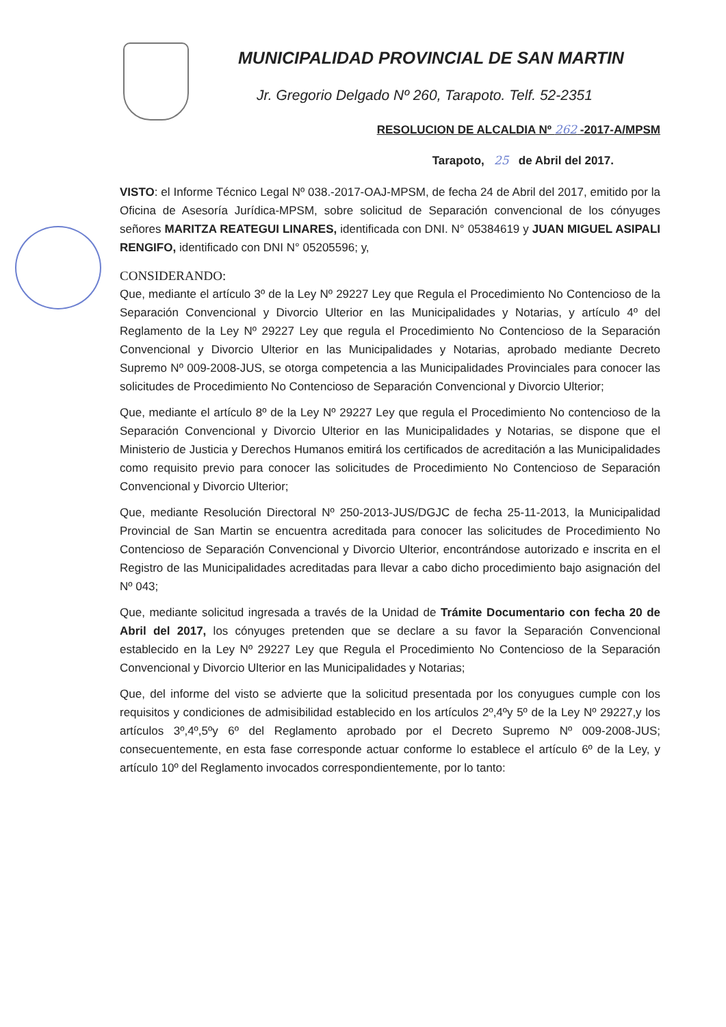MUNICIPALIDAD PROVINCIAL DE SAN MARTIN
Jr. Gregorio Delgado Nº 260, Tarapoto. Telf. 52-2351
RESOLUCION DE ALCALDIA Nº 262 -2017-A/MPSM
Tarapoto, 25 de Abril del 2017.
VISTO: el Informe Técnico Legal Nº 038.-2017-OAJ-MPSM, de fecha 24 de Abril del 2017, emitido por la Oficina de Asesoría Jurídica-MPSM, sobre solicitud de Separación convencional de los cónyuges señores MARITZA REATEGUI LINARES, identificada con DNI. N° 05384619 y JUAN MIGUEL ASIPALI RENGIFO, identificado con DNI N° 05205596; y,
CONSIDERANDO:
Que, mediante el artículo 3º de la Ley Nº 29227 Ley que Regula el Procedimiento No Contencioso de la Separación Convencional y Divorcio Ulterior en las Municipalidades y Notarias, y artículo 4º del Reglamento de la Ley Nº 29227 Ley que regula el Procedimiento No Contencioso de la Separación Convencional y Divorcio Ulterior en las Municipalidades y Notarias, aprobado mediante Decreto Supremo Nº 009-2008-JUS, se otorga competencia a las Municipalidades Provinciales para conocer las solicitudes de Procedimiento No Contencioso de Separación Convencional y Divorcio Ulterior;
Que, mediante el artículo 8º de la Ley Nº 29227 Ley que regula el Procedimiento No contencioso de la Separación Convencional y Divorcio Ulterior en las Municipalidades y Notarias, se dispone que el Ministerio de Justicia y Derechos Humanos emitirá los certificados de acreditación a las Municipalidades como requisito previo para conocer las solicitudes de Procedimiento No Contencioso de Separación Convencional y Divorcio Ulterior;
Que, mediante Resolución Directoral Nº 250-2013-JUS/DGJC de fecha 25-11-2013, la Municipalidad Provincial de San Martin se encuentra acreditada para conocer las solicitudes de Procedimiento No Contencioso de Separación Convencional y Divorcio Ulterior, encontrándose autorizado e inscrita en el Registro de las Municipalidades acreditadas para llevar a cabo dicho procedimiento bajo asignación del Nº 043;
Que, mediante solicitud ingresada a través de la Unidad de Trámite Documentario con fecha 20 de Abril del 2017, los cónyuges pretenden que se declare a su favor la Separación Convencional establecido en la Ley Nº 29227 Ley que Regula el Procedimiento No Contencioso de la Separación Convencional y Divorcio Ulterior en las Municipalidades y Notarias;
Que, del informe del visto se advierte que la solicitud presentada por los conyugues cumple con los requisitos y condiciones de admisibilidad establecido en los artículos 2º,4ºy 5º de la Ley Nº 29227,y los artículos 3º,4º,5ºy 6º del Reglamento aprobado por el Decreto Supremo Nº 009-2008-JUS; consecuentemente, en esta fase corresponde actuar conforme lo establece el artículo 6º de la Ley, y artículo 10º del Reglamento invocados correspondientemente, por lo tanto: